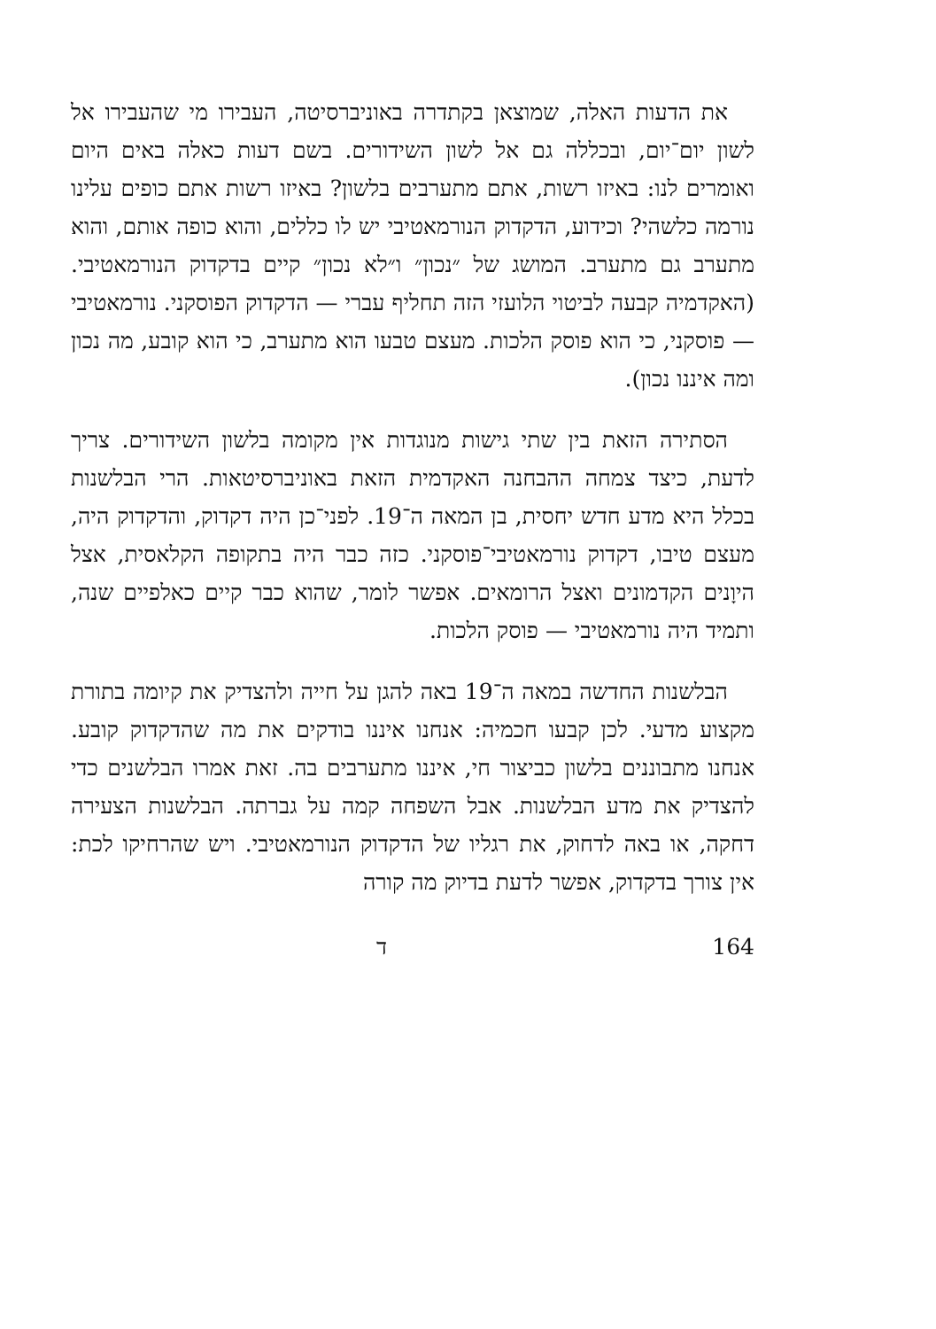את הדעות האלה, שמוצאן בקתדרה באוניברסיטה, העבירו מי שהעבירו אל לשון יום־יום, ובכללה גם אל לשון השידורים. בשם דעות כאלה באים היום ואומרים לנו: באיזו רשות, אתם מתערבים בלשון? באיזו רשות אתם כופים עלינו נורמה כלשהי? וכידוע, הדקדוק הנורמאטיבי יש לו כללים, והוא כופה אותם, והוא מתערב גם מתערב. המושג של ״נכון״ ו״לא נכון״ קיים בדקדוק הנורמאטיבי. (האקדמיה קבעה לביטוי הלועזי הזה תחליף עברי — הדקדוק הפוסקני. נורמאטיבי — פוסקני, כי הוא פוסק הלכות. מעצם טבעו הוא מתערב, כי הוא קובע, מה נכון ומה איננו נכון).
הסתירה הזאת בין שתי גישות מנוגדות אין מקומה בלשון השידורים. צריך לדעת, כיצד צמחה ההבחנה האקדמית הזאת באוניברסיטאות. הרי הבלשנות בכלל היא מדע חדש יחסית, בן המאה ה־19. לפני־כן היה דקדוק, והדקדוק היה, מעצם טיבו, דקדוק נורמאטיבי־פוסקני. כזה כבר היה בתקופה הקלאסית, אצל היוָנים הקדמונים ואצל הרומאים. אפשר לומר, שהוא כבר קיים כאלפיים שנה, ותמיד היה נורמאטיבי — פוסק הלכות.
הבלשנות החדשה במאה ה־19 באה להגן על חייה ולהצדיק את קיומה בתורת מקצוע מדעי. לכן קבעו חכמיה: אנחנו איננו בודקים את מה שהדקדוק קובע. אנחנו מתבוננים בלשון כביצור חי, איננו מתערבים בה. זאת אמרו הבלשנים כדי להצדיק את מדע הבלשנות. אבל השפחה קמה על גברתה. הבלשנות הצעירה דחקה, או באה לדחוק, את רגליו של הדקדוק הנורמאטיבי. ויש שהרחיקו לכת: אין צורך בדקדוק, אפשר לדעת בדיוק מה קורה
ד 164